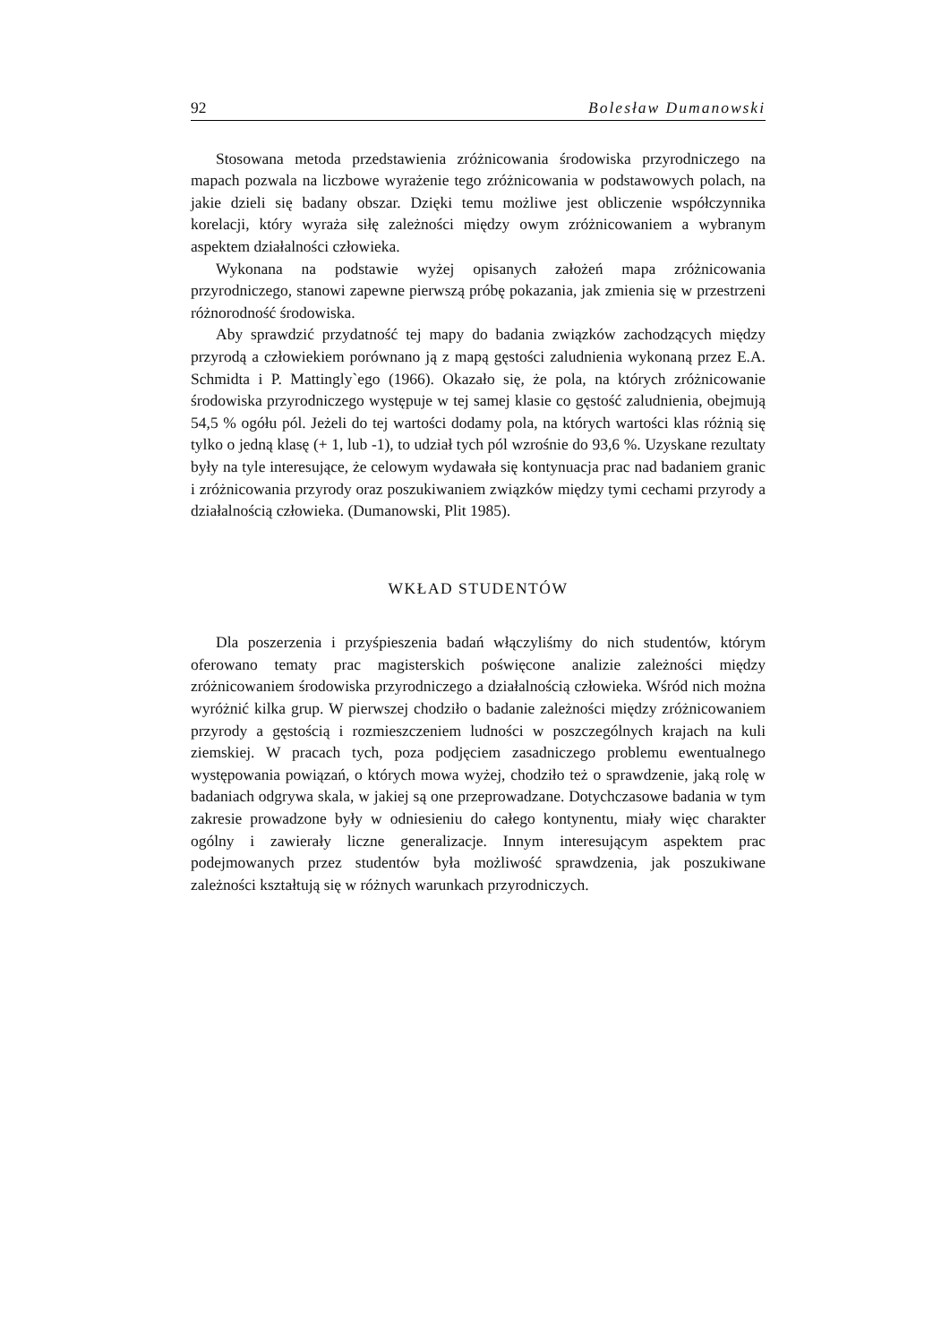92 Bolesław Dumanowski
Stosowana metoda przedstawienia zróżnicowania środowiska przyrodniczego na mapach pozwala na liczbowe wyrażenie tego zróżnicowania w podstawowych polach, na jakie dzieli się badany obszar. Dzięki temu możliwe jest obliczenie współczynnika korelacji, który wyraża siłę zależności między owym zróżnicowaniem a wybranym aspektem działalności człowieka.
Wykonana na podstawie wyżej opisanych założeń mapa zróżnicowania przyrodniczego, stanowi zapewne pierwszą próbę pokazania, jak zmienia się w przestrzeni różnorodność środowiska.
Aby sprawdzić przydatność tej mapy do badania związków zachodzących między przyrodą a człowiekiem porównano ją z mapą gęstości zaludnienia wykonaną przez E.A. Schmidta i P. Mattingly`ego (1966). Okazało się, że pola, na których zróżnicowanie środowiska przyrodniczego występuje w tej samej klasie co gęstość zaludnienia, obejmują 54,5 % ogółu pól. Jeżeli do tej wartości dodamy pola, na których wartości klas różnią się tylko o jedną klasę (+ 1, lub -1), to udział tych pól wzrośnie do 93,6 %. Uzyskane rezultaty były na tyle interesujące, że celowym wydawała się kontynuacja prac nad badaniem granic i zróżnicowania przyrody oraz poszukiwaniem związków między tymi cechami przyrody a działalnością człowieka. (Dumanowski, Plit 1985).
WKŁAD STUDENTÓW
Dla poszerzenia i przyśpieszenia badań włączyliśmy do nich studentów, którym oferowano tematy prac magisterskich poświęcone analizie zależności między zróżnicowaniem środowiska przyrodniczego a działalnością człowieka. Wśród nich można wyróżnić kilka grup. W pierwszej chodziło o badanie zależności między zróżnicowaniem przyrody a gęstością i rozmieszczeniem ludności w poszczególnych krajach na kuli ziemskiej. W pracach tych, poza podjęciem zasadniczego problemu ewentualnego występowania powiązań, o których mowa wyżej, chodziło też o sprawdzenie, jaką rolę w badaniach odgrywa skala, w jakiej są one przeprowadzane. Dotychczasowe badania w tym zakresie prowadzone były w odniesieniu do całego kontynentu, miały więc charakter ogólny i zawierały liczne generalizacje. Innym interesującym aspektem prac podejmowanych przez studentów była możliwość sprawdzenia, jak poszukiwane zależności kształtują się w różnych warunkach przyrodniczych.